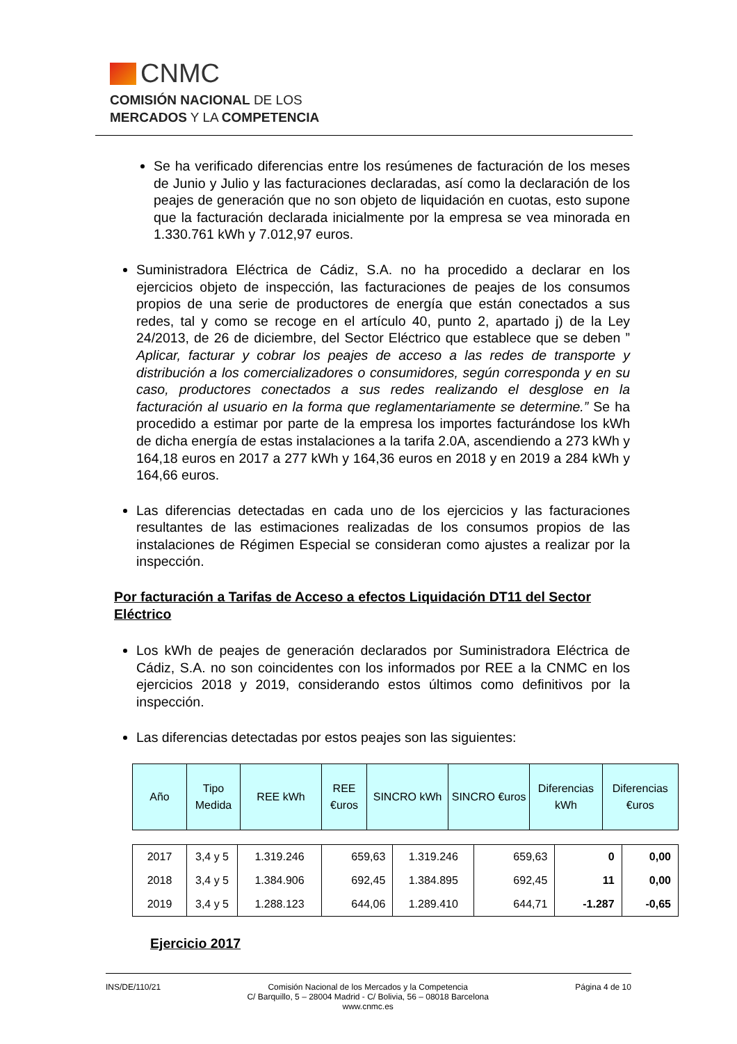CNMC
COMISIÓN NACIONAL DE LOS
MERCADOS Y LA COMPETENCIA
Se ha verificado diferencias entre los resúmenes de facturación de los meses de Junio y Julio y las facturaciones declaradas, así como la declaración de los peajes de generación que no son objeto de liquidación en cuotas, esto supone que la facturación declarada inicialmente por la empresa se vea minorada en 1.330.761 kWh y 7.012,97 euros.
Suministradora Eléctrica de Cádiz, S.A. no ha procedido a declarar en los ejercicios objeto de inspección, las facturaciones de peajes de los consumos propios de una serie de productores de energía que están conectados a sus redes, tal y como se recoge en el artículo 40, punto 2, apartado j) de la Ley 24/2013, de 26 de diciembre, del Sector Eléctrico que establece que se deben ” Aplicar, facturar y cobrar los peajes de acceso a las redes de transporte y distribución a los comercializadores o consumidores, según corresponda y en su caso, productores conectados a sus redes realizando el desglose en la facturación al usuario en la forma que reglamentariamente se determine.” Se ha procedido a estimar por parte de la empresa los importes facturándose los kWh de dicha energía de estas instalaciones a la tarifa 2.0A, ascendiendo a 273 kWh y 164,18 euros en 2017 a 277 kWh y 164,36 euros en 2018 y en 2019 a 284 kWh y 164,66 euros.
Las diferencias detectadas en cada uno de los ejercicios y las facturaciones resultantes de las estimaciones realizadas de los consumos propios de las instalaciones de Régimen Especial se consideran como ajustes a realizar por la inspección.
Por facturación a Tarifas de Acceso a efectos Liquidación DT11 del Sector Eléctrico
Los kWh de peajes de generación declarados por Suministradora Eléctrica de Cádiz, S.A. no son coincidentes con los informados por REE a la CNMC en los ejercicios 2018 y 2019, considerando estos últimos como definitivos por la inspección.
Las diferencias detectadas por estos peajes son las siguientes:
| Año | Tipo Medida | REE kWh | REE €uros | SINCRO kWh | SINCRO €uros | Diferencias kWh | Diferencias €uros |
| --- | --- | --- | --- | --- | --- | --- | --- |
| 2017 | 3,4 y 5 | 1.319.246 | 659,63 | 1.319.246 | 659,63 | 0 | 0,00 |
| 2018 | 3,4 y 5 | 1.384.906 | 692,45 | 1.384.895 | 692,45 | 11 | 0,00 |
| 2019 | 3,4 y 5 | 1.288.123 | 644,06 | 1.289.410 | 644,71 | -1.287 | -0,65 |
Ejercicio 2017
INS/DE/110/21 Comisión Nacional de los Mercados y la Competencia
C/ Barquillo, 5 – 28004 Madrid - C/ Bolivia, 56 – 08018 Barcelona
www.cnmc.es Página 4 de 10